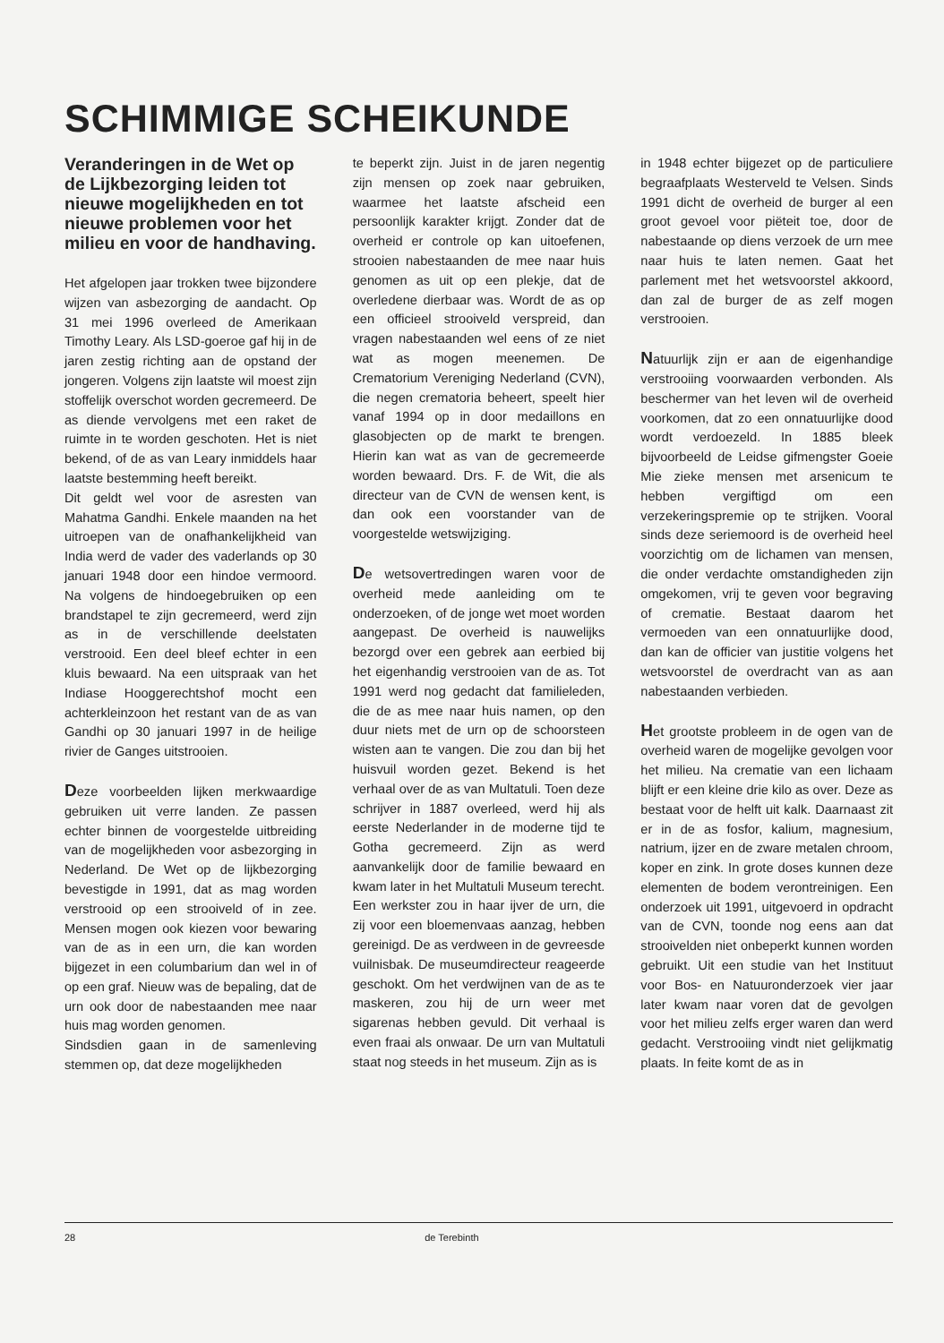SCHIMMIGE SCHEIKUNDE
Veranderingen in de Wet op de Lijkbezorging leiden tot nieuwe mogelijkheden en tot nieuwe problemen voor het milieu en voor de handhaving.
Het afgelopen jaar trokken twee bijzondere wijzen van asbezorging de aandacht. Op 31 mei 1996 overleed de Amerikaan Timothy Leary. Als LSD-goeroe gaf hij in de jaren zestig richting aan de opstand der jongeren. Volgens zijn laatste wil moest zijn stoffelijk overschot worden gecremeerd. De as diende vervolgens met een raket de ruimte in te worden geschoten. Het is niet bekend, of de as van Leary inmiddels haar laatste bestemming heeft bereikt.
Dit geldt wel voor de asresten van Mahatma Gandhi. Enkele maanden na het uitroepen van de onafhankelijkheid van India werd de vader des vaderlands op 30 januari 1948 door een hindoe vermoord. Na volgens de hindoegebruiken op een brandstapel te zijn gecremeerd, werd zijn as in de verschillende deelstaten verstrooid. Een deel bleef echter in een kluis bewaard. Na een uitspraak van het Indiase Hooggerechtshof mocht een achterkleinzoon het restant van de as van Gandhi op 30 januari 1997 in de heilige rivier de Ganges uitstrooien.
Deze voorbeelden lijken merkwaardige gebruiken uit verre landen. Ze passen echter binnen de voorgestelde uitbreiding van de mogelijkheden voor asbezorging in Nederland. De Wet op de lijkbezorging bevestigde in 1991, dat as mag worden verstrooid op een strooiveld of in zee. Mensen mogen ook kiezen voor bewaring van de as in een urn, die kan worden bijgezet in een columbarium dan wel in of op een graf. Nieuw was de bepaling, dat de urn ook door de nabestaanden mee naar huis mag worden genomen.
Sindsdien gaan in de samenleving stemmen op, dat deze mogelijkheden
te beperkt zijn. Juist in de jaren negentig zijn mensen op zoek naar gebruiken, waarmee het laatste afscheid een persoonlijk karakter krijgt. Zonder dat de overheid er controle op kan uitoefenen, strooien nabestaanden de mee naar huis genomen as uit op een plekje, dat de overledene dierbaar was. Wordt de as op een officieel strooiveld verspreid, dan vragen nabestaanden wel eens of ze niet wat as mogen meenemen. De Crematorium Vereniging Nederland (CVN), die negen crematoria beheert, speelt hier vanaf 1994 op in door medaillons en glasobjecten op de markt te brengen. Hierin kan wat as van de gecremeerde worden bewaard. Drs. F. de Wit, die als directeur van de CVN de wensen kent, is dan ook een voorstander van de voorgestelde wetswijziging.
De wetsovertredingen waren voor de overheid mede aanleiding om te onderzoeken, of de jonge wet moet worden aangepast. De overheid is nauwelijks bezorgd over een gebrek aan eerbied bij het eigenhandig verstrooien van de as. Tot 1991 werd nog gedacht dat familieleden, die de as mee naar huis namen, op den duur niets met de urn op de schoorsteen wisten aan te vangen. Die zou dan bij het huisvuil worden gezet. Bekend is het verhaal over de as van Multatuli. Toen deze schrijver in 1887 overleed, werd hij als eerste Nederlander in de moderne tijd te Gotha gecremeerd. Zijn as werd aanvankelijk door de familie bewaard en kwam later in het Multatuli Museum terecht. Een werkster zou in haar ijver de urn, die zij voor een bloemenvaas aanzag, hebben gereinigd. De as verdween in de gevreesde vuilnisbak. De museumdirecteur reageerde geschokt. Om het verdwijnen van de as te maskeren, zou hij de urn weer met sigarenas hebben gevuld. Dit verhaal is even fraai als onwaar. De urn van Multatuli staat nog steeds in het museum. Zijn as is
in 1948 echter bijgezet op de particuliere begraafplaats Westerveld te Velsen. Sinds 1991 dicht de overheid de burger al een groot gevoel voor piëteit toe, door de nabestaande op diens verzoek de urn mee naar huis te laten nemen. Gaat het parlement met het wetsvoorstel akkoord, dan zal de burger de as zelf mogen verstrooien.
Natuurlijk zijn er aan de eigenhandige verstrooiing voorwaarden verbonden. Als beschermer van het leven wil de overheid voorkomen, dat zo een onnatuurlijke dood wordt verdoezeld. In 1885 bleek bijvoorbeeld de Leidse gifmengster Goeie Mie zieke mensen met arsenicum te hebben vergiftigd om een verzekeringspremie op te strijken. Vooral sinds deze seriemoord is de overheid heel voorzichtig om de lichamen van mensen, die onder verdachte omstandigheden zijn omgekomen, vrij te geven voor begraving of crematie. Bestaat daarom het vermoeden van een onnatuurlijke dood, dan kan de officier van justitie volgens het wetsvoorstel de overdracht van as aan nabestaanden verbieden.
Het grootste probleem in de ogen van de overheid waren de mogelijke gevolgen voor het milieu. Na crematie van een lichaam blijft er een kleine drie kilo as over. Deze as bestaat voor de helft uit kalk. Daarnaast zit er in de as fosfor, kalium, magnesium, natrium, ijzer en de zware metalen chroom, koper en zink. In grote doses kunnen deze elementen de bodem verontreinigen. Een onderzoek uit 1991, uitgevoerd in opdracht van de CVN, toonde nog eens aan dat strooivelden niet onbeperkt kunnen worden gebruikt. Uit een studie van het Instituut voor Bos- en Natuuronderzoek vier jaar later kwam naar voren dat de gevolgen voor het milieu zelfs erger waren dan werd gedacht. Verstrooiing vindt niet gelijkmatig plaats. In feite komt de as in
28 de Terebinth